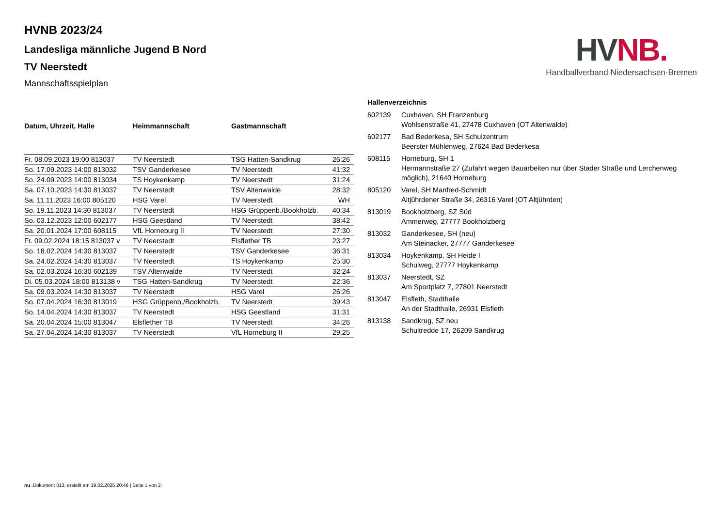HV NB.
Handballverband Niedersachsen-Bremen
HVNB 2023/24
Landesliga männliche Jugend B Nord
TV Neerstedt
Mannschaftsspielplan
| Datum, Uhrzeit, Halle | Heimmannschaft | Gastmannschaft | |
| --- | --- | --- | --- |
| Fr. 08.09.2023 19:00 813037 | TV Neerstedt | TSG Hatten-Sandkrug | 26:26 |
| So. 17.09.2023 14:00 813032 | TSV Ganderkesee | TV Neerstedt | 41:32 |
| So. 24.09.2023 14:00 813034 | TS Hoykenkamp | TV Neerstedt | 31:24 |
| Sa. 07.10.2023 14:30 813037 | TV Neerstedt | TSV Altenwalde | 28:32 |
| Sa. 11.11.2023 16:00 805120 | HSG Varel | TV Neerstedt | WH |
| So. 19.11.2023 14:30 813037 | TV Neerstedt | HSG Grüppenb./Bookholzb. | 40:34 |
| So. 03.12.2023 12:00 602177 | HSG Geestland | TV Neerstedt | 38:42 |
| Sa. 20.01.2024 17:00 608115 | VfL Horneburg II | TV Neerstedt | 27:30 |
| Fr. 09.02.2024 18:15 813037 v | TV Neerstedt | Elsflether TB | 23:27 |
| So. 18.02.2024 14:30 813037 | TV Neerstedt | TSV Ganderkesee | 36:31 |
| Sa. 24.02.2024 14:30 813037 | TV Neerstedt | TS Hoykenkamp | 25:30 |
| Sa. 02.03.2024 16:30 602139 | TSV Altenwalde | TV Neerstedt | 32:24 |
| Di. 05.03.2024 18:00 813138 v | TSG Hatten-Sandkrug | TV Neerstedt | 22:36 |
| Sa. 09.03.2024 14:30 813037 | TV Neerstedt | HSG Varel | 26:26 |
| So. 07.04.2024 16:30 813019 | HSG Grüppenb./Bookholzb. | TV Neerstedt | 39:43 |
| So. 14.04.2024 14:30 813037 | TV Neerstedt | HSG Geestland | 31:31 |
| Sa. 20.04.2024 15:00 813047 | Elsflether TB | TV Neerstedt | 34:26 |
| Sa. 27.04.2024 14:30 813037 | TV Neerstedt | VfL Horneburg II | 29:25 |
| Hallenverzeichnis | |
| --- | --- |
| 602139 | Cuxhaven, SH Franzenburg Wohlsenstraße 41, 27478 Cuxhaven (OT Altenwalde) |
| 602177 | Bad Bederkesa, SH Schulzentrum Beerster Mühlenweg, 27624 Bad Bederkesa |
| 608115 | Horneburg, SH 1 Hermannstraße 27 (Zufahrt wegen Bauarbeiten nur über Stader Straße und Lerchenweg möglich), 21640 Horneburg |
| 805120 | Varel, SH Manfred-Schmidt Altjührdener Straße 34, 26316 Varel (OT Altjührden) |
| 813019 | Bookholzberg, SZ Süd Ammerweg, 27777 Bookholzberg |
| 813032 | Ganderkesee, SH (neu) Am Steinacker, 27777 Ganderkesee |
| 813034 | Hoykenkamp, SH Heide I Schulweg, 27777 Hoykenkamp |
| 813037 | Neerstedt, SZ Am Sportplatz 7, 27801 Neerstedt |
| 813047 | Elsfleth, Stadthalle An der Stadthalle, 26931 Elsfleth |
| 813138 | Sandkrug, SZ neu Schultredde 17, 26209 Sandkrug |
nu .Dokument 013, erstellt am 19.02.2025 20:46 | Seite 1 von 2